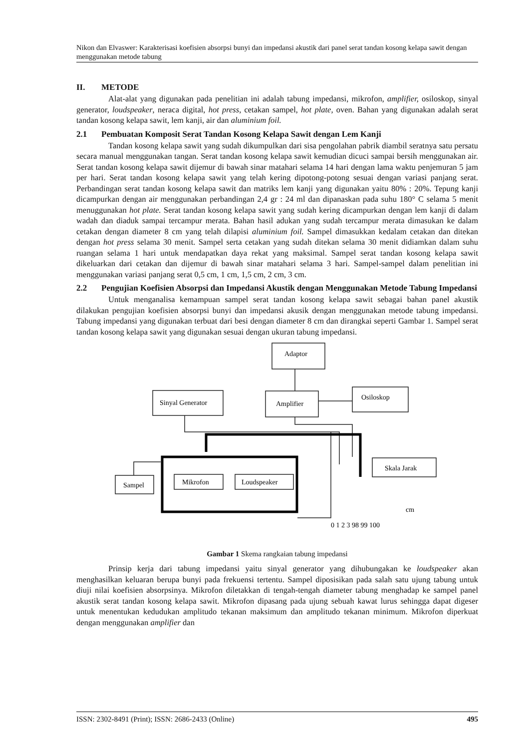Nikon dan Elvaswer: Karakterisasi koefisien absorpsi bunyi dan impedansi akustik dari panel serat tandan kosong kelapa sawit dengan menggunakan metode tabung
II. METODE
Alat-alat yang digunakan pada penelitian ini adalah tabung impedansi, mikrofon, amplifier, osiloskop, sinyal generator, loudspeaker, neraca digital, hot press, cetakan sampel, hot plate, oven. Bahan yang digunakan adalah serat tandan kosong kelapa sawit, lem kanji, air dan aluminium foil.
2.1 Pembuatan Komposit Serat Tandan Kosong Kelapa Sawit dengan Lem Kanji
Tandan kosong kelapa sawit yang sudah dikumpulkan dari sisa pengolahan pabrik diambil seratnya satu persatu secara manual menggunakan tangan. Serat tandan kosong kelapa sawit kemudian dicuci sampai bersih menggunakan air. Serat tandan kosong kelapa sawit dijemur di bawah sinar matahari selama 14 hari dengan lama waktu penjemuran 5 jam per hari. Serat tandan kosong kelapa sawit yang telah kering dipotong-potong sesuai dengan variasi panjang serat. Perbandingan serat tandan kosong kelapa sawit dan matriks lem kanji yang digunakan yaitu 80% : 20%. Tepung kanji dicampurkan dengan air menggunakan perbandingan 2,4 gr : 24 ml dan dipanaskan pada suhu 180° C selama 5 menit menuggunakan hot plate. Serat tandan kosong kelapa sawit yang sudah kering dicampurkan dengan lem kanji di dalam wadah dan diaduk sampai tercampur merata. Bahan hasil adukan yang sudah tercampur merata dimasukan ke dalam cetakan dengan diameter 8 cm yang telah dilapisi aluminium foil. Sampel dimasukkan kedalam cetakan dan ditekan dengan hot press selama 30 menit. Sampel serta cetakan yang sudah ditekan selama 30 menit didiamkan dalam suhu ruangan selama 1 hari untuk mendapatkan daya rekat yang maksimal. Sampel serat tandan kosong kelapa sawit dikeluarkan dari cetakan dan dijemur di bawah sinar matahari selama 3 hari. Sampel-sampel dalam penelitian ini menggunakan variasi panjang serat 0,5 cm, 1 cm, 1,5 cm, 2 cm, 3 cm.
2.2 Pengujian Koefisien Absorpsi dan Impedansi Akustik dengan Menggunakan Metode Tabung Impedansi
Untuk menganalisa kemampuan sampel serat tandan kosong kelapa sawit sebagai bahan panel akustik dilakukan pengujian koefisien absorpsi bunyi dan impedansi akusik dengan menggunakan metode tabung impedansi. Tabung impedansi yang digunakan terbuat dari besi dengan diameter 8 cm dan dirangkai seperti Gambar 1. Sampel serat tandan kosong kelapa sawit yang digunakan sesuai dengan ukuran tabung impedansi.
Adaptor
Sinyal Generator
Amplifier
Osiloskop
Sampel
Mikrofon
Loudspeaker
Skala Jarak
cm
0 1 2 3 98 99 100
Gambar 1 Skema rangkaian tabung impedansi
Prinsip kerja dari tabung impedansi yaitu sinyal generator yang dihubungakan ke loudspeaker akan menghasilkan keluaran berupa bunyi pada frekuensi tertentu. Sampel diposisikan pada salah satu ujung tabung untuk diuji nilai koefisien absorpsinya. Mikrofon diletakkan di tengah-tengah diameter tabung menghadap ke sampel panel akustik serat tandan kosong kelapa sawit. Mikrofon dipasang pada ujung sebuah kawat lurus sehingga dapat digeser untuk menentukan kedudukan amplitudo tekanan maksimum dan amplitudo tekanan minimum. Mikrofon diperkuat dengan menggunakan amplifier dan
ISSN: 2302-8491 (Print); ISSN: 2686-2433 (Online) 495